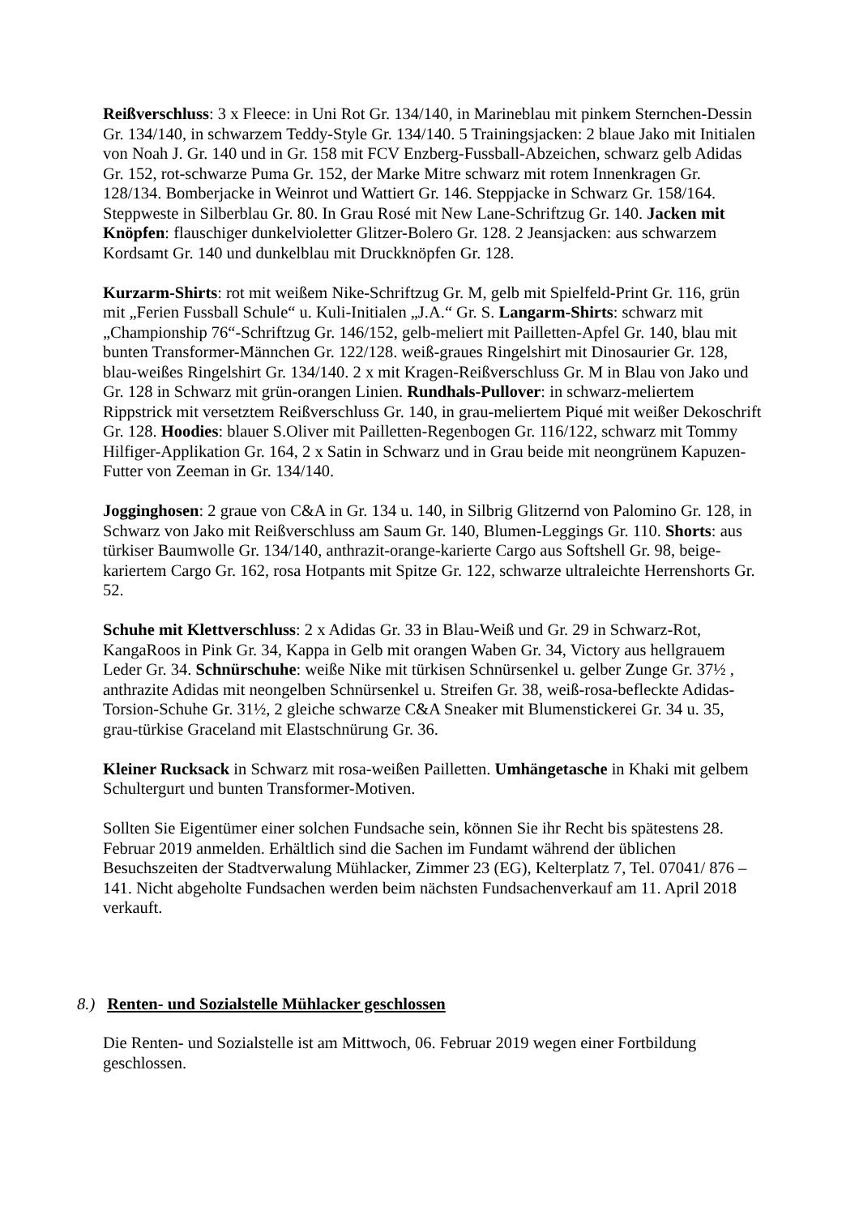Reißverschluss: 3 x Fleece: in Uni Rot Gr. 134/140, in Marineblau mit pinkem Sternchen-Dessin Gr. 134/140, in schwarzem Teddy-Style Gr. 134/140. 5 Trainingsjacken: 2 blaue Jako mit Initialen von Noah J. Gr. 140 und in Gr. 158 mit FCV Enzberg-Fussball-Abzeichen, schwarz gelb Adidas Gr. 152, rot-schwarze Puma Gr. 152, der Marke Mitre schwarz mit rotem Innenkragen Gr. 128/134. Bomberjacke in Weinrot und Wattiert Gr. 146. Steppjacke in Schwarz Gr. 158/164. Steppweste in Silberblau Gr. 80. In Grau Rosé mit New Lane-Schriftzug Gr. 140. Jacken mit Knöpfen: flauschiger dunkelvioletter Glitzer-Bolero Gr. 128. 2 Jeansjacken: aus schwarzem Kordsamt Gr. 140 und dunkelblau mit Druckknöpfen Gr. 128.
Kurzarm-Shirts: rot mit weißem Nike-Schriftzug Gr. M, gelb mit Spielfeld-Print Gr. 116, grün mit „Ferien Fussball Schule“ u. Kuli-Initialen „J.A.“ Gr. S. Langarm-Shirts: schwarz mit „Championship 76“-Schriftzug Gr. 146/152, gelb-meliert mit Pailletten-Apfel Gr. 140, blau mit bunten Transformer-Männchen Gr. 122/128. weiß-graues Ringelshirt mit Dinosaurier Gr. 128, blau-weißes Ringelshirt Gr. 134/140. 2 x mit Kragen-Reißverschluss Gr. M in Blau von Jako und Gr. 128 in Schwarz mit grün-orangen Linien. Rundhals-Pullover: in schwarz-meliertem Rippstrick mit versetztem Reißverschluss Gr. 140, in grau-meliertem Piqué mit weißer Dekoschrift Gr. 128. Hoodies: blauer S.Oliver mit Pailletten-Regenbogen Gr. 116/122, schwarz mit Tommy Hilfiger-Applikation Gr. 164, 2 x Satin in Schwarz und in Grau beide mit neongrünem Kapuzen-Futter von Zeeman in Gr. 134/140.
Jogginghosen: 2 graue von C&A in Gr. 134 u. 140, in Silbrig Glitzernd von Palomino Gr. 128, in Schwarz von Jako mit Reißverschluss am Saum Gr. 140, Blumen-Leggings Gr. 110. Shorts: aus türkiser Baumwolle Gr. 134/140, anthrazit-orange-karierte Cargo aus Softshell Gr. 98, beige-kariertem Cargo Gr. 162, rosa Hotpants mit Spitze Gr. 122, schwarze ultraleichte Herrenshorts Gr. 52.
Schuhe mit Klettverschluss: 2 x Adidas Gr. 33 in Blau-Weiß und Gr. 29 in Schwarz-Rot, KangaRoos in Pink Gr. 34, Kappa in Gelb mit orangen Waben Gr. 34, Victory aus hellgrauem Leder Gr. 34. Schnürschuhe: weiße Nike mit türkisen Schnürsenkel u. gelber Zunge Gr. 37½ , anthrazite Adidas mit neongelben Schnürsenkel u. Streifen Gr. 38, weiß-rosa-befleckte Adidas-Torsion-Schuhe Gr. 31½, 2 gleiche schwarze C&A Sneaker mit Blumenstickerei Gr. 34 u. 35, grau-türkise Graceland mit Elastschnürung Gr. 36.
Kleiner Rucksack in Schwarz mit rosa-weißen Pailletten. Umhängetasche in Khaki mit gelbem Schultergurt und bunten Transformer-Motiven.
Sollten Sie Eigentümer einer solchen Fundsache sein, können Sie ihr Recht bis spätestens 28. Februar 2019 anmelden. Erhältlich sind die Sachen im Fundamt während der üblichen Besuchszeiten der Stadtverwalung Mühlacker, Zimmer 23 (EG), Kelterplatz 7, Tel. 07041/ 876 – 141. Nicht abgeholte Fundsachen werden beim nächsten Fundsachenverkauf am 11. April 2018 verkauft.
8.) Renten- und Sozialstelle Mühlacker geschlossen
Die Renten- und Sozialstelle ist am Mittwoch, 06. Februar 2019 wegen einer Fortbildung geschlossen.